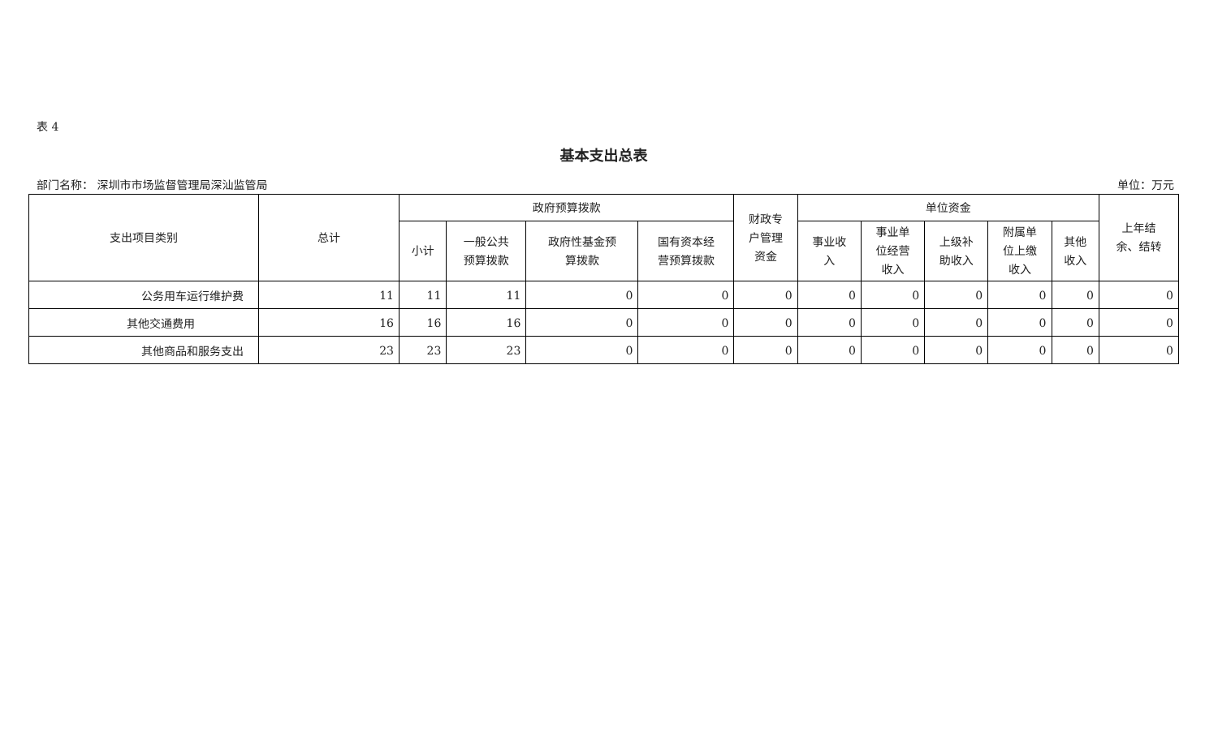表 4
基本支出总表
部门名称： 深圳市市场监督管理局深汕监管局 单位：万元
| 支出项目类别 | 总计 | 政府预算拨款 | | | | 财政专 户管理 资金 | 单位资金 | | | | | 上年结 余、结转 |
| --- | --- | --- | --- | --- | --- | --- | --- | --- | --- | --- | --- | --- |
| | | 小计 | 一般公共 预算拨款 | 政府性基金预 算拨款 | 国有资本经 营预算拨款 | | 事业收 入 | 事业单 位经营 收入 | 上级补 助收入 | 附属单 位上缴 收入 | 其他 收入 | |
| 公务用车运行维护费 | 11 | 11 | 11 | 0 | 0 | 0 | 0 | 0 | 0 | 0 | 0 | 0 |
| 其他交通费用 | 16 | 16 | 16 | 0 | 0 | 0 | 0 | 0 | 0 | 0 | 0 | 0 |
| 其他商品和服务支出 | 23 | 23 | 23 | 0 | 0 | 0 | 0 | 0 | 0 | 0 | 0 | 0 |